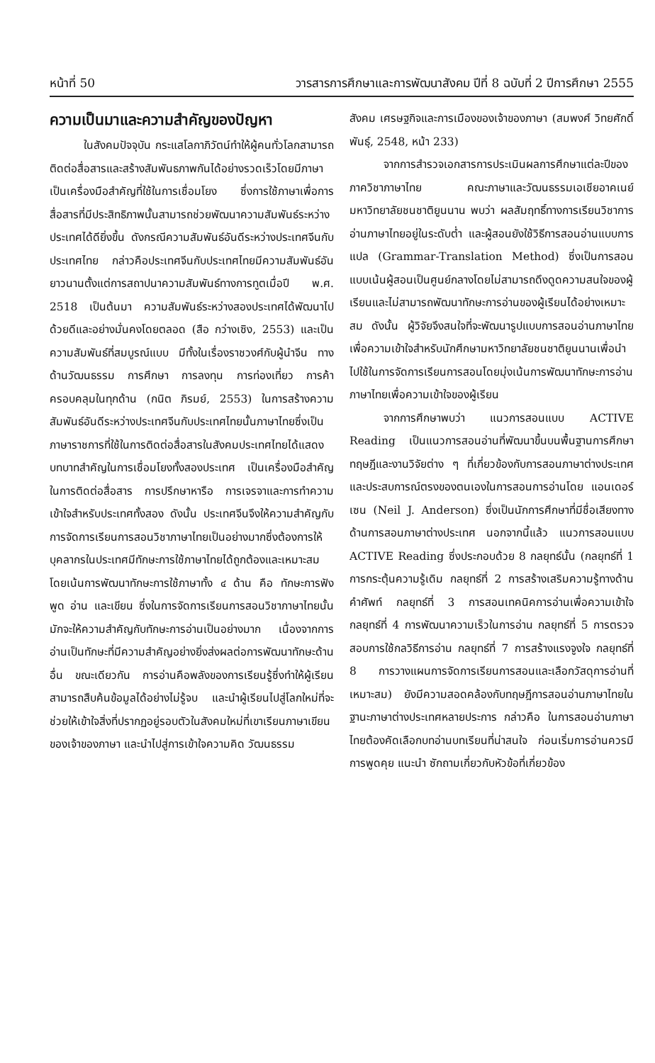หน้าที่ 50 วารสารการศึกษาและการพัฒนาสังคม ปีที่ 8 ฉบับที่ 2 ปีการศึกษา 2555
ความเป็นมาและความสำคัญของปัญหา
ในสังคมปัจจุบัน กระแสโลกาภิวัตน์ทำให้ผู้คนทั่วโลกสามารถติดต่อสื่อสารและสร้างสัมพันธภาพกันได้อย่างรวดเร็วโดยมีภาษาเป็นเครื่องมือสำคัญที่ใช้ในการเชื่อมโยง ซึ่งการใช้ภาษาเพื่อการสื่อสารที่มีประสิทธิภาพนั้นสามารถช่วยพัฒนาความสัมพันธ์ระหว่างประเทศได้ดียิ่งขึ้น ดังกรณีความสัมพันธ์อันดีระหว่างประเทศจีนกับประเทศไทย กล่าวคือประเทศจีนกับประเทศไทยมีความสัมพันธ์อันยาวนานตั้งแต่การสถาปนาความสัมพันธ์ทางการทูตเมื่อปี พ.ศ. 2518 เป็นต้นมา ความสัมพันธ์ระหว่างสองประเทศได้พัฒนาไปด้วยดีและอย่างมั่นคงโดยตลอด (สือ กว่างเซิง, 2553) และเป็นความสัมพันธ์ที่สมบูรณ์แบบ มีทั้งในเรื่องราชวงศ์กับผู้นำจีน ทางด้านวัฒนธรรม การศึกษา การลงทุน การท่องเที่ยว การค้าครอบคลุมในทุกด้าน (กนิต ภิรมย์, 2553) ในการสร้างความสัมพันธ์อันดีระหว่างประเทศจีนกับประเทศไทยนั้นภาษาไทยซึ่งเป็นภาษาราชการที่ใช้ในการติดต่อสื่อสารในสังคมประเทศไทยได้แสดงบทบาทสำคัญในการเชื่อมโยงทั้งสองประเทศ เป็นเครื่องมือสำคัญในการติดต่อสื่อสาร การปรึกษาหารือ การเจรจาและการทำความเข้าใจสำหรับประเทศทั้งสอง ดังนั้น ประเทศจีนจึงให้ความสำคัญกับการจัดการเรียนการสอนวิชาภาษาไทยเป็นอย่างมากซึ่งต้องการให้บุคลากรในประเทศมีทักษะการใช้ภาษาไทยได้ถูกต้องและเหมาะสม โดยเน้นการพัฒนาทักษะการใช้ภาษาทั้ง ๔ ด้าน คือ ทักษะการฟัง พูด อ่าน และเขียน ซึ่งในการจัดการเรียนการสอนวิชาภาษาไทยนั้น มักจะให้ความสำคัญกับทักษะการอ่านเป็นอย่างมาก เนื่องจากการอ่านเป็นทักษะที่มีความสำคัญอย่างยิ่งส่งผลต่อการพัฒนาทักษะด้านอื่น ขณะเดียวกัน การอ่านคือพลังของการเรียนรู้ซึ่งทำให้ผู้เรียนสามารถสืบค้นข้อมูลได้อย่างไม่รู้จบ และนำผู้เรียนไปสู่โลกใหม่ที่จะช่วยให้เข้าใจสิ่งที่ปรากฏอยู่รอบตัวในสังคมใหม่ที่เขาเรียนภาษาเขียนของเจ้าของภาษา และนำไปสู่การเข้าใจความคิด วัฒนธรรม
สังคม เศรษฐกิจและการเมืองของเจ้าของภาษา (สมพงศ์ วิทยศักดิ์พันธุ์, 2548, หน้า 233)
จากการสำรวจเอกสารการประเมินผลการศึกษาแต่ละปีของภาควิชาภาษาไทย คณะภาษาและวัฒนธรรมเอเชียอาคเนย์ มหาวิทยาลัยชนชาติยูนนาน พบว่า ผลสัมฤทธิ์ทางการเรียนวิชาการอ่านภาษาไทยอยู่ในระดับต่ำ และผู้สอนยังใช้วิธีการสอนอ่านแบบการแปล (Grammar-Translation Method) ซึ่งเป็นการสอนแบบเน้นผู้สอนเป็นศูนย์กลางโดยไม่สามารถดึงดูดความสนใจของผู้เรียนและไม่สามารถพัฒนาทักษะการอ่านของผู้เรียนได้อย่างเหมาะสม ดังนั้น ผู้วิจัยจึงสนใจที่จะพัฒนารูปแบบการสอนอ่านภาษาไทยเพื่อความเข้าใจสำหรับนักศึกษามหาวิทยาลัยชนชาติยูนนานเพื่อนำไปใช้ในการจัดการเรียนการสอนโดยมุ่งเน้นการพัฒนาทักษะการอ่านภาษาไทยเพื่อความเข้าใจของผู้เรียน
จากการศึกษาพบว่า แนวการสอนแบบ ACTIVE Reading เป็นแนวการสอนอ่านที่พัฒนาขึ้นบนพื้นฐานการศึกษาทฤษฎีและงานวิจัยต่าง ๆ ที่เกี่ยวข้องกับการสอนภาษาต่างประเทศ และประสบการณ์ตรงของตนเองในการสอนการอ่านโดย แอนเดอร์เซน (Neil J. Anderson) ซึ่งเป็นนักการศึกษาที่มีชื่อเสียงทางด้านการสอนภาษาต่างประเทศ นอกจากนี้แล้ว แนวการสอนแบบ ACTIVE Reading ซึ่งประกอบด้วย 8 กลยุทธ์นั้น (กลยุทธ์ที่ 1 การกระตุ้นความรู้เดิม กลยุทธ์ที่ 2 การสร้างเสริมความรู้ทางด้านคำศัพท์ กลยุทธ์ที่ 3 การสอนเทคนิคการอ่านเพื่อความเข้าใจ กลยุทธ์ที่ 4 การพัฒนาความเร็วในการอ่าน กลยุทธ์ที่ 5 การตรวจสอบการใช้กลวิธีการอ่าน กลยุทธ์ที่ 7 การสร้างแรงจูงใจ กลยุทธ์ที่ 8 การวางแผนการจัดการเรียนการสอนและเลือกวัสดุการอ่านที่เหมาะสม) ยังมีความสอดคล้องกับทฤษฎีการสอนอ่านภาษาไทยในฐานะภาษาต่างประเทศหลายประการ กล่าวคือ ในการสอนอ่านภาษาไทยต้องคัดเลือกบทอ่านบทเรียนที่น่าสนใจ ก่อนเริ่มการอ่านควรมีการพูดคุย แนะนำ ซักถามเกี่ยวกับหัวข้อที่เกี่ยวข้อง